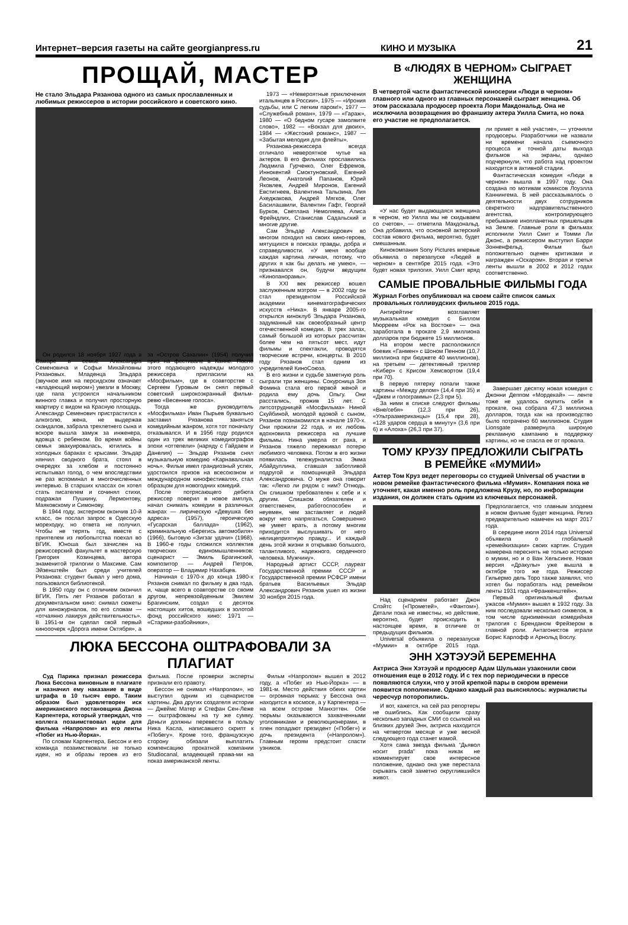Интернет–версия газеты на сайте georgianpress.ru КИНО И МУЗЫКА 21
ПРОЩАЙ, МАСТЕР
Не стало Эльдара Рязанова одного из самых прославленных и любимых режиссеров в истории российского и советского кино.
1973 — «Невероятные приключения итальянцев в России», 1975 — «Ирония судьбы, или С легким паром!», 1977 — «Служебный роман», 1979 — «Гараж», 1980 — «О бедном гусаре замолвите слово», 1982 — «Вокзал для двоих», 1984 — «Жестокий романс», 1987 — «Забытая мелодия для флейты».
Рязанова-режиссера всегда отличало невероятное чутье на актеров. В его фильмах прославились Людмила Гурченко, Олег Ефремов, Иннокентий Смоктуновский, Евгений Леонов, Анатолий Папанов, Юрий Яковлев, Андрей Миронов, Евгений Евстигнеев, Валентина Талызина, Лия Ахеджакова, Андрей Мягков, Олег Басилашвили, Валентин Гафт, Георгий Бурков, Светлана Немоляева, Алиса Фрейндлих, Станислав Садальский и многие другие.
Сам Эльдар Александрович во многом походил на своих кино-героев, мятущихся в поисках правды, добра и справедливости. «У меня вообще каждая картина личная, потому, что других я как бы делать не умею», — признавался он, будучи ведущим «Кинопанорамы».
В XXI век режиссер вошел заслуженным мэтром — в 2002 году он стал президентом Российской академии кинематографических искусств «Ника». В январе 2005-го открылся киноклуб Эльдара Рязанова, задуманный как своеобразный центр отечественной комедии. В трех залах, самый большой из которых рассчитан более чем на пятьсот мест, идут фильмы и спектакли, проводятся творческие встречи, концерты. В 2010 году Рязанов стал одним из учредителей КиноСоюза.
В его жизни и судьбе заметную роль сыграли три женщины. Сокурсница Зоя Фомина стала его первой женой и родила ему дочь Ольгу. Они расстались, прожив 15 лет. С литсотрудницей «Мосфильма» Ниной Скуйбиной, молодой вдовой с сыном, Рязанов познакомился в начале 1970-х. Они прожили 22 года, и их любовь вдохновила режиссера на лучшие фильмы. Нина умерла от рака, и Рязанов тяжело переживал потерю любимого человека. Потом в его жизни появилась тележурналистка Эмма Абайдуллина, ставшая заботливой подругой и помощницей Эльдара Александровича. О муже она говорит так: «Легко ли рядом с ним? Отнюдь. Он слишком требователен к себе и к другим. Слишком обязателен и ответственен, работоспособен и неуемен, чем заставляет и людей вокруг него напрягаться. Совершенно не умеет врать, а потому многим приходится выслушивать от него нелицеприятную правду... И каждый день этой жизни я открываю большого, талантливого, надежного, сердечного человека. Мужчину».
Народный артист СССР, лауреат Государственной премии СССР и Государственной премии РСФСР имени братьев Васильевых Эльдар Александрович Рязанов ушел из жизни 30 ноября 2015 года.
Он родился 18 ноября 1927 года в Самаре в семье Александра Семеновича и Софьи Михайловны Рязановых. Младенца Эльдара (звучное имя на персидском означает «владеющий миром») увезли в Москву, где папа устроился начальником винного главка и получил просторную квартиру с видом на Красную площадь. Александр Семенович пристрастился к алкоголю, жена, не выдержав скандалов, забрала трехлетнего сына и вскоре вышла замуж за инженера, вдовца с ребенком. Во время войны семья эвакуировалась, ютились в холодных бараках с крысами. Эльдар нянчил сводного брата, стоял в очередях за хлебом и постоянно испытывал голод, о чем впоследствии не раз вспоминал в многочисленных интервью. В старших классах он хотел стать писателем и сочинял стихи, подражая Пушкину, Лермонтову, Маяковскому и Симонову.
В 1944 году, экстерном окончив 10-й класс, он послал запрос в Одесскую мореходку, но ответа не получил. Чтобы не терять год, вместе с приятелем из любопытства поехал во ВГИК. Юноша был зачислен на режиссерский факультет в мастерскую Григория Козинцева, автора знаменитой трилогии о Максиме. Сам Эйзенштейн был среди учителей Рязанова: студент бывал у него дома, пользовался библиотекой.
В 1950 году он с отличием окончил ВГИК. Пять лет Рязанов работал в документальном кино: снимал сюжеты для киножурналов, по его словам — «отчаянно лакируя действительность». В 1951-м он сделал свой первый кинооочерк «Дорога имени Октября», а за «Остров Сахалин» (1954) получил приз на фестивале в Канне. После этого подающего надежды молодого режиссера пригласили на «Мосфильм», где в соавторстве с Сергеем Гуровым он снял первый советский широкоэкранный фильм-ревю «Весенние голоса».
Тогда же руководитель «Мосфильма» Иван Пырьев буквально заставил Рязанова заняться комедийным жанром, хотя тот поначалу отказывался. И в 1956 году родился один из трех великих комедиографов эпохи «оттепели» (наряду с Гайдаем и Данелия) — Эльдар Рязанов снял музыкальную комедию «Карнавальная ночь». Фильм имел грандиозный успех, удостоился призов на всесоюзном и международном кинофестивалях, стал образцом для новогодних комедий.
После потрясающего дебюта режиссер поверил в новое амплуа, начал снимать комедии в различных жанрах — лирическую «Девушка без адреса» (1957), героическую «Гусарская баллада» (1962), криминальную «Берегись автомобиля» (1966), бытовую «Зигзаг удачи» (1968). В 1960-е годы сложился коллектив творческих единомышленников: сценарист — Эмиль Брагинский, композитор — Андрей Петров, оператор — Владимир Нахабцев.
Начиная с 1970-х до конца 1980-х Рязанов снимал по фильму в два года, и, чаще всего в соавторстве со своим другом, непревзойденным Эмилем Брагинским, создал с десяток настоящих хитов, вошедших в золотой фонд российского кино: 1971 — «Старики-разбойники»,
ЛЮКА БЕССОНА ОШТРАФОВАЛИ ЗА ПЛАГИАТ
Суд Парижа признал режиссера Люка Бессона виновным в плагиате и назначил ему наказание в виде штрафа в 10 тысяч евро. Таким образом был удовлетворен иск американского постановщика Джона Карпентера, который утверждал, что коллега позаимствовал идеи для фильма «Напролом» из его ленты «Побег из Нью-Йорка».
По словам Карпентера, Бессон и его команда позаимствовали не только идеи, но и образы героев из его фильма. После проверки эксперты признали его правоту.
Бессон не снимал «Напролом», но выступил одним из сценаристов картины. Два других создателя истории — Джеймс Матер и Стефан Сен-Леже — оштрафованы на ту же сумму. Деньги должны перевести в пользу Ника Касла, написавшего скрипт к «Побегу». Кроме того, французскую сторону обязали выплатить компенсацию прокатной компании Studiocanal, владеющей права-ми на показ американской ленты.
Фильм «Напролом» вышел в 2012 году, а «Побег из Нью-Йорка» — в 1981-м. Место действия обеих картин — огромная тюрьма: у Бессона она находится в космосе, а у Карпентера — на всем острове Манхэттен. Обе тюрьмы оказываются захваченными уголовниками и революционерами, в плен попадают президент («Побег») и дочь президента («Напролом»). Главным героям предстоит спасти узников.
В «ЛЮДЯХ В ЧЕРНОМ» СЫГРАЕТ ЖЕНЩИНА
В четвертой части фантастической киносерии «Люди в черном» главного или одного из главных персонажей сыграет женщина. Об этом рассказала продюсер проекта Лори Макдональд. Она не исключила возвращения во франшизу актера Уилла Смита, но пока его участие не предполагается.
«У нас будет выдающаяся женщина в черном, но Уилла мы не скидываем со счетов», — отметила Макдональд. Она добавила, что основной актерский состав нового фильма, вероятно, будет смешанным.
Кинокомпания Sony Pictures впервые объявила о перезапуске «Людей в черном» в сентябре 2015 года. «Это будет новая трилогия. Уилл Смит вряд ли примет в ней участие», — уточняли продюсеры. Разработчики не назвали ни времени начала съемочного процесса и точной даты выхода фильмов на экраны, однако подчеркнули, что работа над проектом находится в активной стадии.
Фантастическая комедия «Люди в черном» вышла в 1997 году. Она создана по мотивам комиксов Лоуэлла Каннингема. В ней рассказывалось о деятельности двух сотрудников секретного надправительственного агентства, контролирующего пребывание инопланетных пришельцев на Земле. Главные роли в фильмах исполнили Уилл Смит и Томми Ли Джонс, а режиссером выступил Барри Зонненфельд. Фильм был положительно оценен критиками и награжден «Оскаром». Вторая и третья ленты вышли в 2002 и 2012 годах соответственно.
САМЫЕ ПРОВАЛЬНЫЕ ФИЛЬМЫ ГОДА
Журнал Forbes опубликовал на своем сайте список самых провальных голливудских фильмов 2015 года.
Антирейтинг возглавляет музыкальная комедия с Биллом Мюрреем «Рок на Востоке» — она заработала в прокате 2,9 миллиона долларов при бюджете 15 миллионов.
На втором месте расположился боевик «Ганмен» с Шоном Пенном (10,7 миллиона при бюджете 40 миллионов), на третьем — детективный триллер «Кибер» с Крисом Хемсвортом (19,4 при 70).
В первую пятерку попали также картины «Между делом» (14,4 при 35) и «Джем и голограммы» (2,3 при 5).
За ними в списке следуют фильмы «Вне/себя» (12,3 при 26), «Ультраамериканцы» (15,4 при 28), «128 ударов сердца в минуту» (3,6 при 6) и «Алоха» (26,3 при 37).
Завершает десятку новая комедия с Джонни Деппом «Мордекай» — ленте тоже не удалось окупить себя в прокате, она собрала 47,3 миллиона долларов, тогда как на производство было потрачено 60 миллионов. Студия Lionsgate развернула широкую рекламную кампанию в поддержку картины, но не спасла ее от провала.
ТОМУ КРУЗУ ПРЕДЛОЖИЛИ СЫГРАТЬ
В РЕМЕЙКЕ «МУМИИ»
Актер Том Круз ведет переговоры со студией Universal об участии в новом ремейке фантастического фильма «Мумия». Компания пока не уточняет, какая именно роль предложена Крузу, но, по информации издания, он должен стать одним из ключевых персонажей.
Над сценарием работает Джон Спэйтс («Прометей», «Фантом»). Детали пока не известны, но действие, вероятно, будет происходить в настоящее время, в отличие от предыдущих фильмов.
Universal объявила о перезапуске «Мумии» в октябре 2015 года. Предполагается, что главным злодеем в новом фильме будет женщина. Релиз предварительно намечен на март 2017 года.
В середине июля 2014 года Universal объявила о глобальной «ремейкизации» своих картин. Студия намерена переснять не только историю о мумии, но и о Ван Хельсинге. Новая версия «Дракулы» уже вышла в октябре того же года. Режиссер Гильермо дель Торо также заявлял, что хотел бы поработать над ремейком ленты 1931 года «Франкенштейн».
Первый оригинальный фильм ужасов «Мумия» вышел в 1932 году. За ним последовали несколько сиквелов, в том числе одноименная комедийная трилогия с Бренданом Фрейзером в главной роли. Антагонистов играли Борис Карлофф и Арнольд Вослу.
ЭНН ХЭТЭУЭЙ БЕРЕМЕННА
Актриса Энн Хэтэуэй и продюсер Адам Шульман узаконили свои отношения еще в 2012 году. И с тех пор периодически в прессе появляются слухи, что у этой крепкой пары в скором времени появится пополнение. Однако каждый раз выяснялось: журналисты чересчур поторопились.
И вот, кажется, на сей раз репортеры не ошиблись. Как сообщили сразу несколько западных СМИ со ссылкой на близких друзей Энн, актриса находится на четвертом месяце и уже весной следующего года станет мамой.
Хотя сама звезда фильма “Дьявол носит prada” пока никак не комментирует свое интересное положение, однако она уже перестала скрывать свой заметно округлившийся живот.